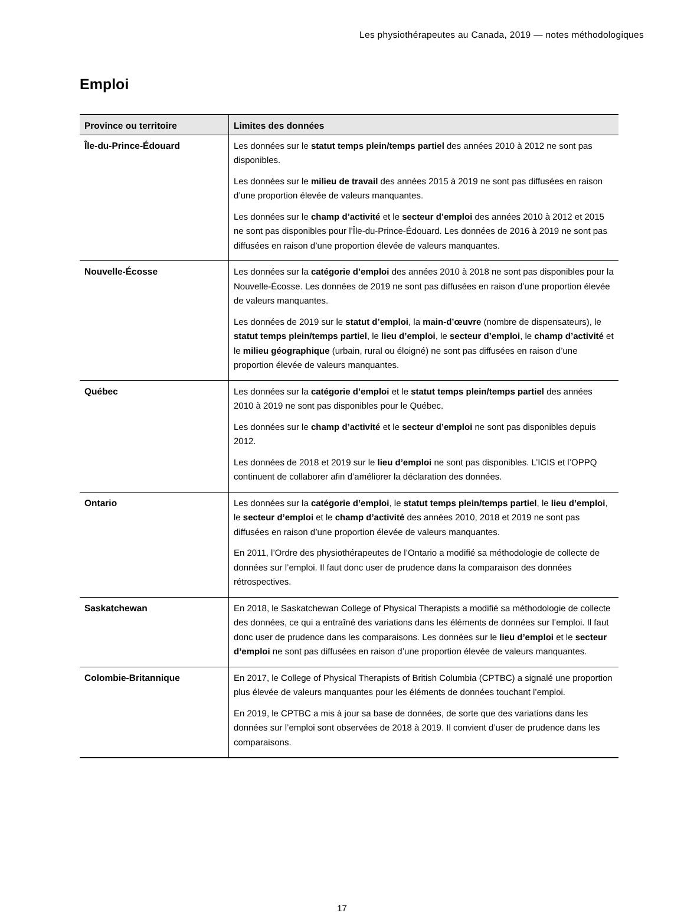Les physiothérapeutes au Canada, 2019 — notes méthodologiques
Emploi
| Province ou territoire | Limites des données |
| --- | --- |
| Île-du-Prince-Édouard | Les données sur le statut temps plein/temps partiel des années 2010 à 2012 ne sont pas disponibles. Les données sur le milieu de travail des années 2015 à 2019 ne sont pas diffusées en raison d’une proportion élevée de valeurs manquantes. Les données sur le champ d’activité et le secteur d’emploi des années 2010 à 2012 et 2015 ne sont pas disponibles pour l’Île-du-Prince-Édouard. Les données de 2016 à 2019 ne sont pas diffusées en raison d’une proportion élevée de valeurs manquantes. |
| Nouvelle-Écosse | Les données sur la catégorie d’emploi des années 2010 à 2018 ne sont pas disponibles pour la Nouvelle-Écosse. Les données de 2019 ne sont pas diffusées en raison d’une proportion élevée de valeurs manquantes. Les données de 2019 sur le statut d’emploi , la main-d’œuvre (nombre de dispensateurs), le statut temps plein/temps partiel , le lieu d’emploi , le secteur d’emploi , le champ d’activité et le milieu géographique (urbain, rural ou éloigné) ne sont pas diffusées en raison d’une proportion élevée de valeurs manquantes. |
| Québec | Les données sur la catégorie d’emploi et le statut temps plein/temps partiel des années 2010 à 2019 ne sont pas disponibles pour le Québec. Les données sur le champ d’activité et le secteur d’emploi ne sont pas disponibles depuis 2012. Les données de 2018 et 2019 sur le lieu d’emploi ne sont pas disponibles. L’ICIS et l’OPPQ continuent de collaborer afin d’améliorer la déclaration des données. |
| Ontario | Les données sur la catégorie d’emploi , le statut temps plein/temps partiel , le lieu d’emploi , le secteur d’emploi et le champ d’activité des années 2010, 2018 et 2019 ne sont pas diffusées en raison d’une proportion élevée de valeurs manquantes. En 2011, l’Ordre des physiothérapeutes de l’Ontario a modifié sa méthodologie de collecte de données sur l’emploi. Il faut donc user de prudence dans la comparaison des données rétrospectives. |
| Saskatchewan | En 2018, le Saskatchewan College of Physical Therapists a modifié sa méthodologie de collecte des données, ce qui a entraîné des variations dans les éléments de données sur l’emploi. Il faut donc user de prudence dans les comparaisons. Les données sur le lieu d’emploi et le secteur d’emploi ne sont pas diffusées en raison d’une proportion élevée de valeurs manquantes. |
| Colombie-Britannique | En 2017, le College of Physical Therapists of British Columbia (CPTBC) a signalé une proportion plus élevée de valeurs manquantes pour les éléments de données touchant l’emploi. En 2019, le CPTBC a mis à jour sa base de données, de sorte que des variations dans les données sur l’emploi sont observées de 2018 à 2019. Il convient d’user de prudence dans les comparaisons. |
17